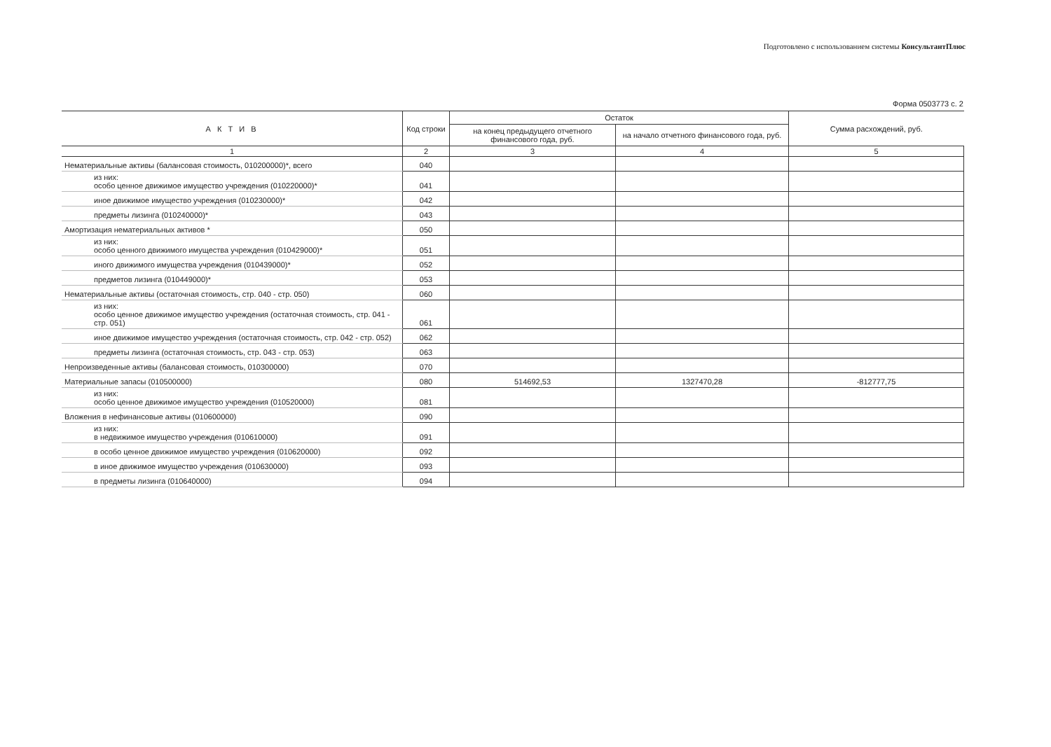Подготовлено с использованием системы КонсультантПлюс
Форма 0503773 с. 2
| А К Т И В | Код строки | Остаток | | Сумма расхождений, руб. |
| --- | --- | --- | --- | --- |
| | | на конец предыдущего отчетного финансового года, руб. | на начало отчетного финансового года, руб. | |
| 1 | 2 | 3 | 4 | 5 |
| Нематериальные активы (балансовая стоимость, 010200000)*, всего | 040 | | | |
| из них: особо ценное движимое имущество учреждения (010220000)* | 041 | | | |
| иное движимое имущество учреждения (010230000)* | 042 | | | |
| предметы лизинга (010240000)* | 043 | | | |
| Амортизация нематериальных активов * | 050 | | | |
| из них: особо ценного движимого имущества учреждения (010429000)* | 051 | | | |
| иного движимого имущества учреждения (010439000)* | 052 | | | |
| предметов лизинга (010449000)* | 053 | | | |
| Нематериальные активы (остаточная стоимость, стр. 040 - стр. 050) | 060 | | | |
| из них: особо ценное движимое имущество учреждения (остаточная стоимость, стр. 041 - стр. 051) | 061 | | | |
| иное движимое имущество учреждения (остаточная стоимость, стр. 042 - стр. 052) | 062 | | | |
| предметы лизинга (остаточная стоимость, стр. 043 - стр. 053) | 063 | | | |
| Непроизведенные активы (балансовая стоимость, 010300000) | 070 | | | |
| Материальные запасы (010500000) | 080 | 514692,53 | 1327470,28 | -812777,75 |
| из них: особо ценное движимое имущество учреждения (010520000) | 081 | | | |
| Вложения в нефинансовые активы (010600000) | 090 | | | |
| из них: в недвижимое имущество учреждения (010610000) | 091 | | | |
| в особо ценное движимое имущество учреждения (010620000) | 092 | | | |
| в иное движимое имущество учреждения (010630000) | 093 | | | |
| в предметы лизинга (010640000) | 094 | | | |